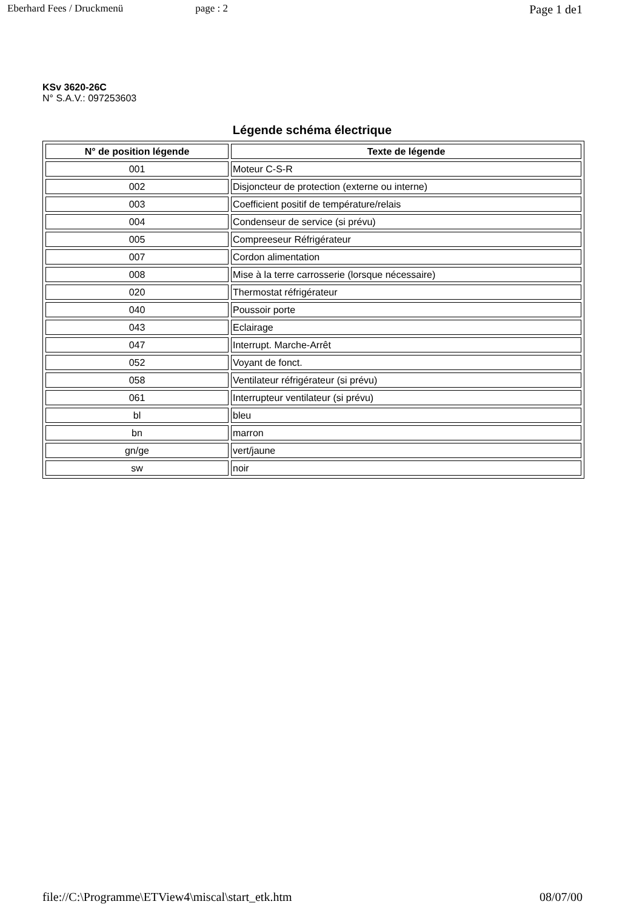Eberhard Fees / Druckmenü page : 2 Page 1 de1
KSv 3620-26C
N° S.A.V.: 097253603
Légende schéma électrique
| N° de position légende | Texte de légende |
| --- | --- |
| 001 | Moteur C-S-R |
| 002 | Disjoncteur de protection (externe ou interne) |
| 003 | Coefficient positif de température/relais |
| 004 | Condenseur de service (si prévu) |
| 005 | Compreeseur Réfrigérateur |
| 007 | Cordon alimentation |
| 008 | Mise à la terre carrosserie (lorsque nécessaire) |
| 020 | Thermostat réfrigérateur |
| 040 | Poussoir porte |
| 043 | Eclairage |
| 047 | Interrupt. Marche-Arrêt |
| 052 | Voyant de fonct. |
| 058 | Ventilateur réfrigérateur (si prévu) |
| 061 | Interrupteur ventilateur (si prévu) |
| bl | bleu |
| bn | marron |
| gn/ge | vert/jaune |
| sw | noir |
file://C:\Programme\ETView4\miscal\start_etk.htm 08/07/00